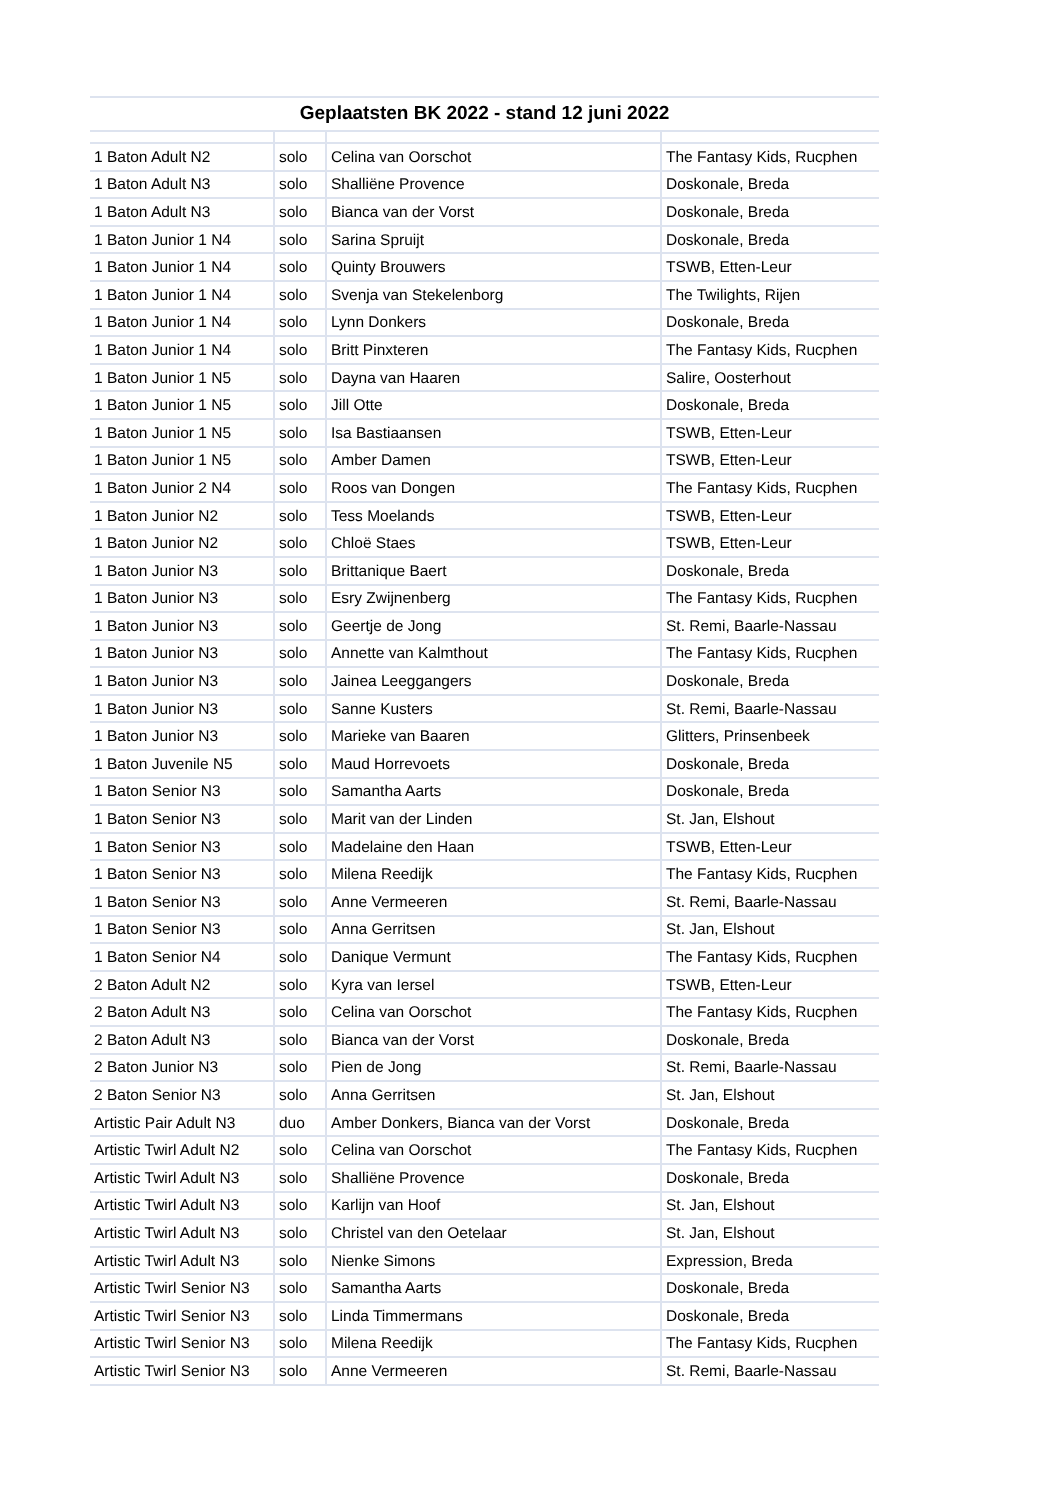Geplaatsten BK 2022 - stand 12 juni 2022
| 1 Baton Adult N2 | solo | Celina van Oorschot | The Fantasy Kids, Rucphen |
| 1 Baton Adult N3 | solo | Shalliëne Provence | Doskonale, Breda |
| 1 Baton Adult N3 | solo | Bianca van der Vorst | Doskonale, Breda |
| 1 Baton Junior 1 N4 | solo | Sarina Spruijt | Doskonale, Breda |
| 1 Baton Junior 1 N4 | solo | Quinty Brouwers | TSWB, Etten-Leur |
| 1 Baton Junior 1 N4 | solo | Svenja van Stekelenborg | The Twilights, Rijen |
| 1 Baton Junior 1 N4 | solo | Lynn Donkers | Doskonale, Breda |
| 1 Baton Junior 1 N4 | solo | Britt Pinxteren | The Fantasy Kids, Rucphen |
| 1 Baton Junior 1 N5 | solo | Dayna van Haaren | Salire, Oosterhout |
| 1 Baton Junior 1 N5 | solo | Jill Otte | Doskonale, Breda |
| 1 Baton Junior 1 N5 | solo | Isa Bastiaansen | TSWB, Etten-Leur |
| 1 Baton Junior 1 N5 | solo | Amber Damen | TSWB, Etten-Leur |
| 1 Baton Junior 2 N4 | solo | Roos van Dongen | The Fantasy Kids, Rucphen |
| 1 Baton Junior N2 | solo | Tess Moelands | TSWB, Etten-Leur |
| 1 Baton Junior N2 | solo | Chloë Staes | TSWB, Etten-Leur |
| 1 Baton Junior N3 | solo | Brittanique Baert | Doskonale, Breda |
| 1 Baton Junior N3 | solo | Esry Zwijnenberg | The Fantasy Kids, Rucphen |
| 1 Baton Junior N3 | solo | Geertje de Jong | St. Remi, Baarle-Nassau |
| 1 Baton Junior N3 | solo | Annette van Kalmthout | The Fantasy Kids, Rucphen |
| 1 Baton Junior N3 | solo | Jainea Leeggangers | Doskonale, Breda |
| 1 Baton Junior N3 | solo | Sanne Kusters | St. Remi, Baarle-Nassau |
| 1 Baton Junior N3 | solo | Marieke van Baaren | Glitters, Prinsenbeek |
| 1 Baton Juvenile N5 | solo | Maud Horrevoets | Doskonale, Breda |
| 1 Baton Senior N3 | solo | Samantha Aarts | Doskonale, Breda |
| 1 Baton Senior N3 | solo | Marit van der Linden | St. Jan, Elshout |
| 1 Baton Senior N3 | solo | Madelaine den Haan | TSWB, Etten-Leur |
| 1 Baton Senior N3 | solo | Milena Reedijk | The Fantasy Kids, Rucphen |
| 1 Baton Senior N3 | solo | Anne Vermeeren | St. Remi, Baarle-Nassau |
| 1 Baton Senior N3 | solo | Anna Gerritsen | St. Jan, Elshout |
| 1 Baton Senior N4 | solo | Danique Vermunt | The Fantasy Kids, Rucphen |
| 2 Baton Adult N2 | solo | Kyra van Iersel | TSWB, Etten-Leur |
| 2 Baton Adult N3 | solo | Celina van Oorschot | The Fantasy Kids, Rucphen |
| 2 Baton Adult N3 | solo | Bianca van der Vorst | Doskonale, Breda |
| 2 Baton Junior N3 | solo | Pien de Jong | St. Remi, Baarle-Nassau |
| 2 Baton Senior N3 | solo | Anna Gerritsen | St. Jan, Elshout |
| Artistic Pair Adult N3 | duo | Amber Donkers, Bianca van der Vorst | Doskonale, Breda |
| Artistic Twirl Adult N2 | solo | Celina van Oorschot | The Fantasy Kids, Rucphen |
| Artistic Twirl Adult N3 | solo | Shalliëne Provence | Doskonale, Breda |
| Artistic Twirl Adult N3 | solo | Karlijn van Hoof | St. Jan, Elshout |
| Artistic Twirl Adult N3 | solo | Christel van den Oetelaar | St. Jan, Elshout |
| Artistic Twirl Adult N3 | solo | Nienke Simons | Expression, Breda |
| Artistic Twirl Senior N3 | solo | Samantha Aarts | Doskonale, Breda |
| Artistic Twirl Senior N3 | solo | Linda Timmermans | Doskonale, Breda |
| Artistic Twirl Senior N3 | solo | Milena Reedijk | The Fantasy Kids, Rucphen |
| Artistic Twirl Senior N3 | solo | Anne Vermeeren | St. Remi, Baarle-Nassau |